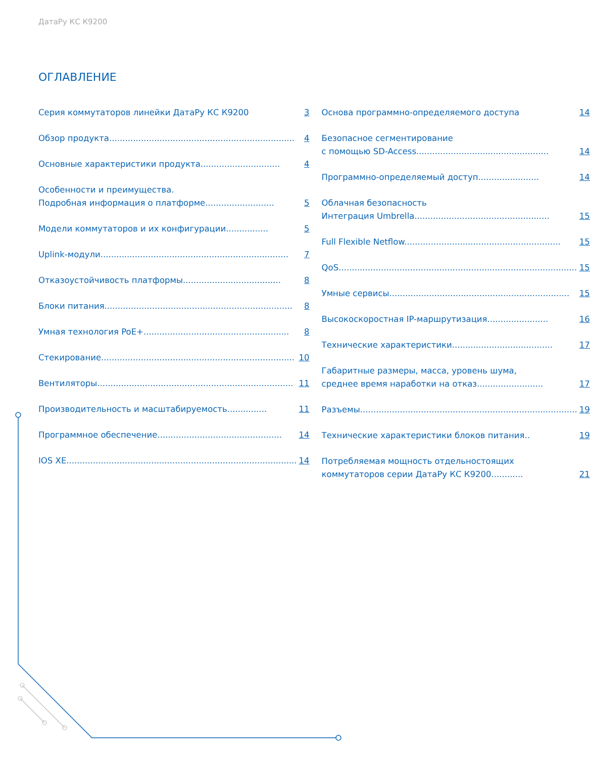ДатаРу КС К9200
ОГЛАВЛЕНИЕ
Серия коммутаторов линейки ДатаРу КС К9200
3
Обзор продукта......................................................................
4
Основные характеристики продукта..............................
4
Особенности и преимущества.
Подробная информация о платформе..........................
5
Модели коммутаторов и их конфигурации................
5
Uplink-модули.......................................................................
7
Отказоустойчивость платформы.....................................
8
Блоки питания.......................................................................
8
Умная технология PoE+.......................................................
8
Стекирование.........................................................................
10
Вентиляторы..........................................................................
11
Производительность и масштабируемость...............
11
Программное обеспечение...............................................
14
IOS XE.......................................................................................
14
Основа программно-определяемого доступа
14
Безопасное сегментирование
с помощью SD-Access..................................................
14
Программно-определяемый доступ.......................
14
Облачная безопасность
Интеграция Umbrella...................................................
15
Full Flexible Netflow...........................................................
15
QoS..........................................................................................
15
Умные сервисы....................................................................
15
Высокоскоростная IP-маршрутизация.......................
16
Технические характеристики......................................
17
Габаритные размеры, масса, уровень шума,
среднее время наработки на отказ.........................
17
Разъемы..................................................................................
19
Технические характеристики блоков питания..
19
Потребляемая мощность отдельностоящих
коммутаторов серии ДатаРу КС К9200............
21